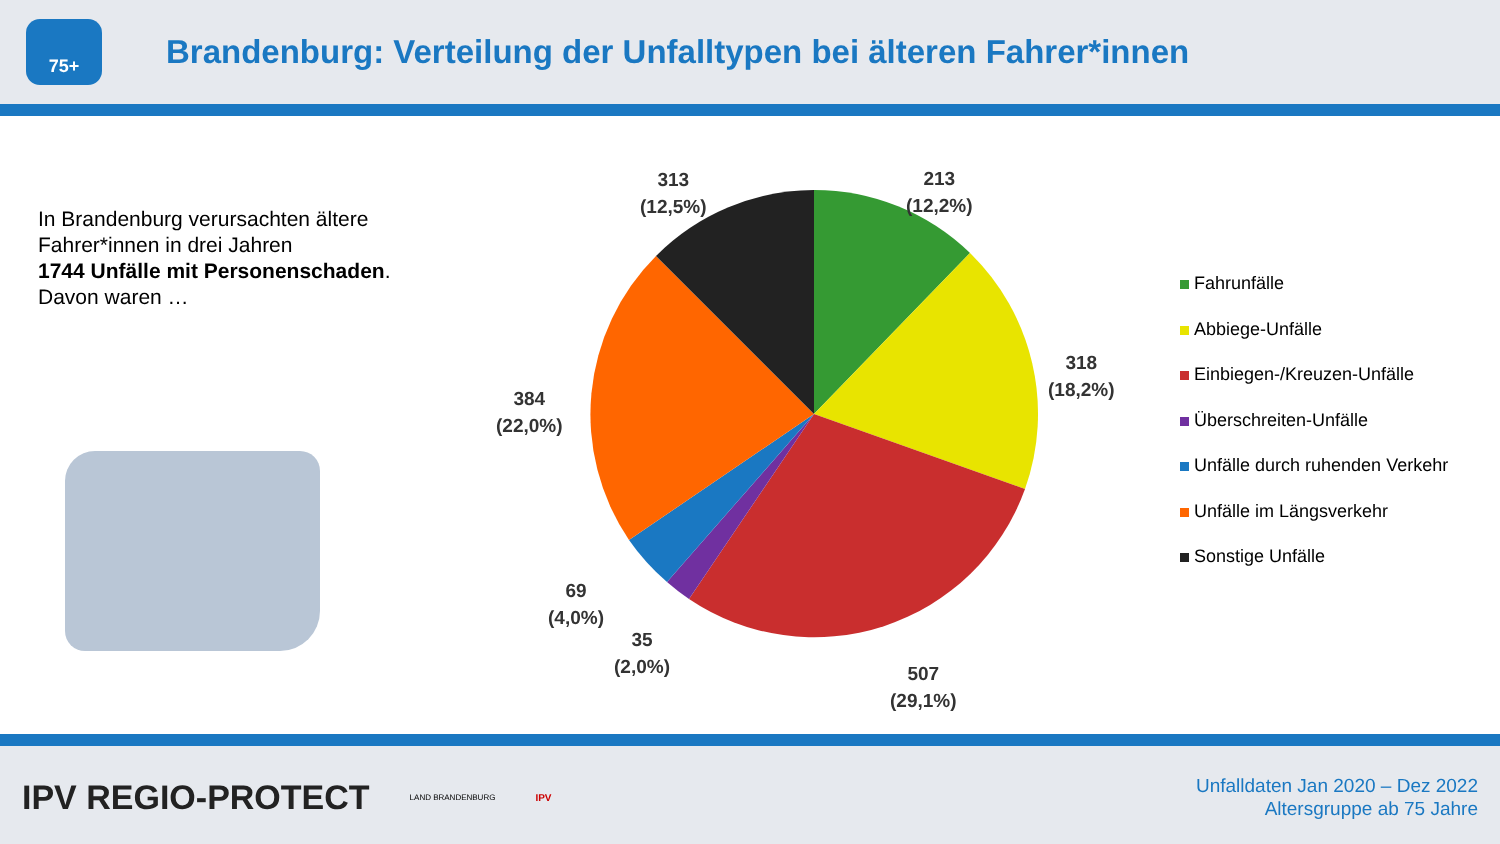75+
Brandenburg: Verteilung der Unfalltypen bei älteren Fahrer*innen
In Brandenburg verursachten ältere
Fahrer*innen in drei Jahren
1744 Unfälle mit Personenschaden.
Davon waren …
313
(12,5%)
213
(12,2%)
318
(18,2%)
384
(22,0%)
69
(4,0%)
35
(2,0%)
507
(29,1%)
Fahrunfälle
Abbiege-Unfälle
Einbiegen-/Kreuzen-Unfälle
Überschreiten-Unfälle
Unfälle durch ruhenden Verkehr
Unfälle im Längsverkehr
Sonstige Unfälle
IPV REGIO-PROTECT
LAND BRANDENBURG
IPV
Unfalldaten Jan 2020 – Dez 2022
Altersgruppe ab 75 Jahre